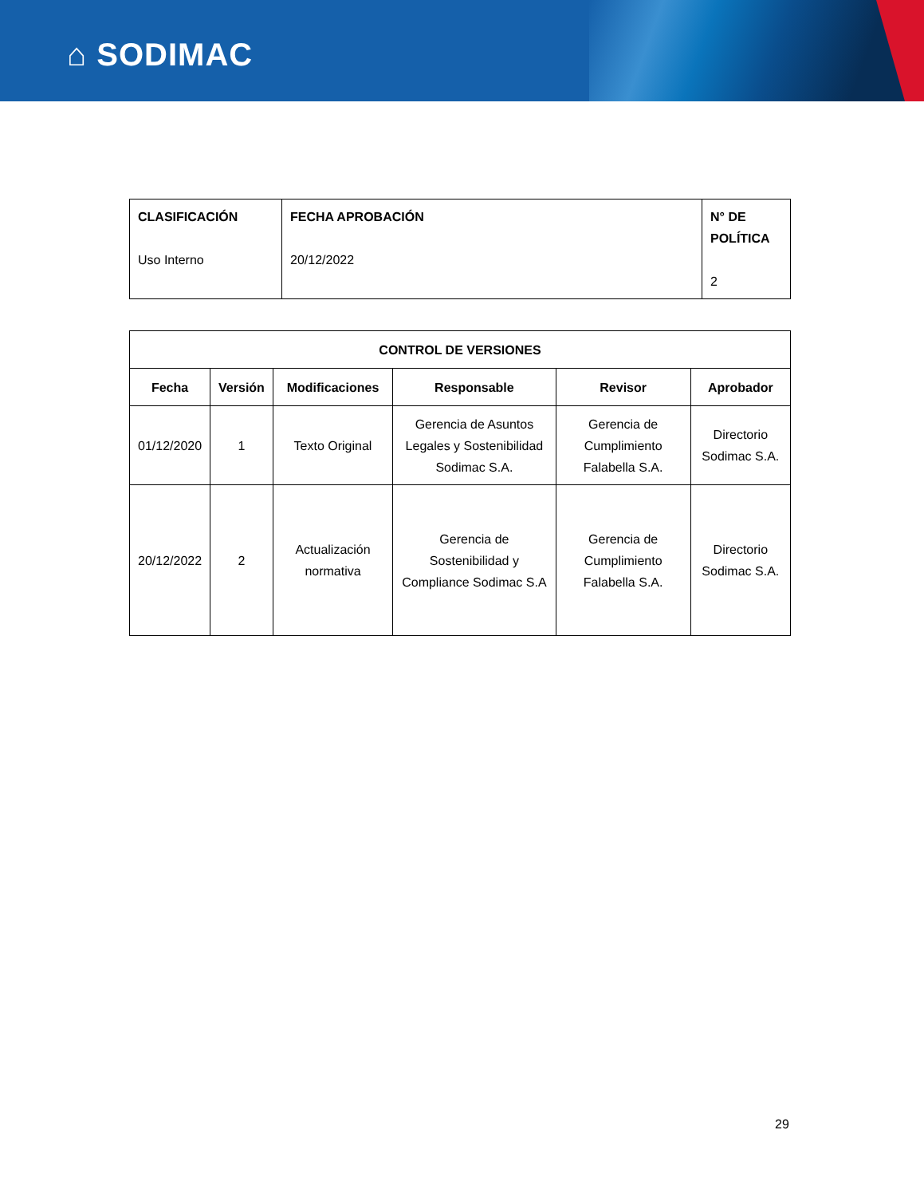⌂ SODIMAC
| CLASIFICACIÓN Uso Interno | FECHA APROBACIÓN 20/12/2022 | N° DE POLÍTICA 2 |
| CONTROL DE VERSIONES | | | | | |
| --- | --- | --- | --- | --- | --- |
| Fecha | Versión | Modificaciones | Responsable | Revisor | Aprobador |
| 01/12/2020 | 1 | Texto Original | Gerencia de Asuntos Legales y Sostenibilidad Sodimac S.A. | Gerencia de Cumplimiento Falabella S.A. | Directorio Sodimac S.A. |
| 20/12/2022 | 2 | Actualización normativa | Gerencia de Sostenibilidad y Compliance Sodimac S.A | Gerencia de Cumplimiento Falabella S.A. | Directorio Sodimac S.A. |
29